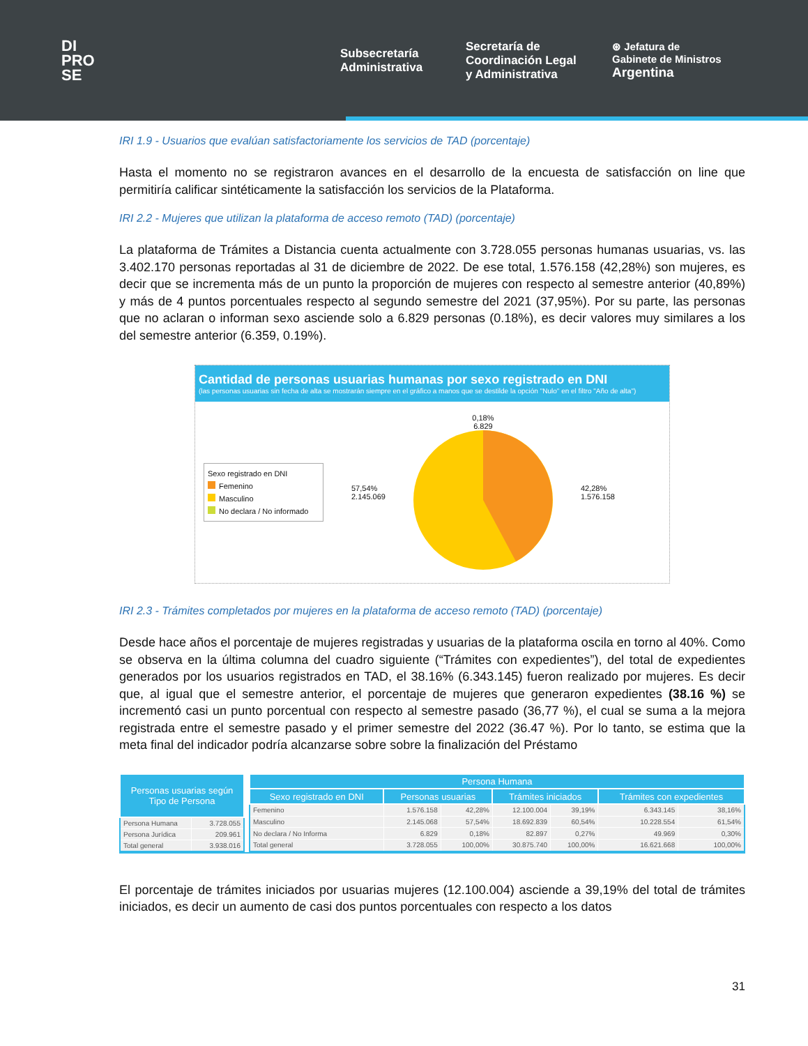DI
PRO
SE
Subsecretaría
Administrativa
Secretaría de
Coordinación Legal
y Administrativa
⊛ Jefatura de
Gabinete de Ministros
Argentina
IRI 1.9 - Usuarios que evalúan satisfactoriamente los servicios de TAD (porcentaje)
Hasta el momento no se registraron avances en el desarrollo de la encuesta de satisfacción on line que permitiría calificar sintéticamente la satisfacción los servicios de la Plataforma.
IRI 2.2 - Mujeres que utilizan la plataforma de acceso remoto (TAD) (porcentaje)
La plataforma de Trámites a Distancia cuenta actualmente con 3.728.055 personas humanas usuarias, vs. las 3.402.170 personas reportadas al 31 de diciembre de 2022. De ese total, 1.576.158 (42,28%) son mujeres, es decir que se incrementa más de un punto la proporción de mujeres con respecto al semestre anterior (40,89%) y más de 4 puntos porcentuales respecto al segundo semestre del 2021 (37,95%). Por su parte, las personas que no aclaran o informan sexo asciende solo a 6.829 personas (0.18%), es decir valores muy similares a los del semestre anterior (6.359, 0.19%).
Cantidad de personas usuarias humanas por sexo registrado en DNI
(las personas usuarias sin fecha de alta se mostrarán siempre en el gráfico a manos que se destilde la opción "Nulo" en el filtro "Año de alta")
Sexo registrado en DNI
Femenino
Masculino
No declara / No informado
57,54%
2.145.069
0,18%
6.829
42,28%
1.576.158
IRI 2.3 - Trámites completados por mujeres en la plataforma de acceso remoto (TAD) (porcentaje)
Desde hace años el porcentaje de mujeres registradas y usuarias de la plataforma oscila en torno al 40%. Como se observa en la última columna del cuadro siguiente (“Trámites con expedientes”), del total de expedientes generados por los usuarios registrados en TAD, el 38.16% (6.343.145) fueron realizado por mujeres. Es decir que, al igual que el semestre anterior, el porcentaje de mujeres que generaron expedientes (38.16 %) se incrementó casi un punto porcentual con respecto al semestre pasado (36,77 %), el cual se suma a la mejora registrada entre el semestre pasado y el primer semestre del 2022 (36.47 %). Por lo tanto, se estima que la meta final del indicador podría alcanzarse sobre sobre la finalización del Préstamo
| Personas usuarias según Tipo de Persona | |
| --- | --- |
| Persona Humana | 3.728.055 |
| Persona Jurídica | 209.961 |
| Total general | 3.938.016 |
| Persona Humana | | | | | | |
| --- | --- | --- | --- | --- | --- | --- |
| Sexo registrado en DNI | Personas usuarias | | Trámites iniciados | | Trámites con expedientes | |
| Femenino | 1.576.158 | 42,28% | 12.100.004 | 39,19% | 6.343.145 | 38,16% |
| Masculino | 2.145.068 | 57,54% | 18.692.839 | 60,54% | 10.228.554 | 61,54% |
| No declara / No Informa | 6.829 | 0,18% | 82.897 | 0,27% | 49.969 | 0,30% |
| Total general | 3.728.055 | 100,00% | 30.875.740 | 100,00% | 16.621.668 | 100,00% |
El porcentaje de trámites iniciados por usuarias mujeres (12.100.004) asciende a 39,19% del total de trámites iniciados, es decir un aumento de casi dos puntos porcentuales con respecto a los datos
31